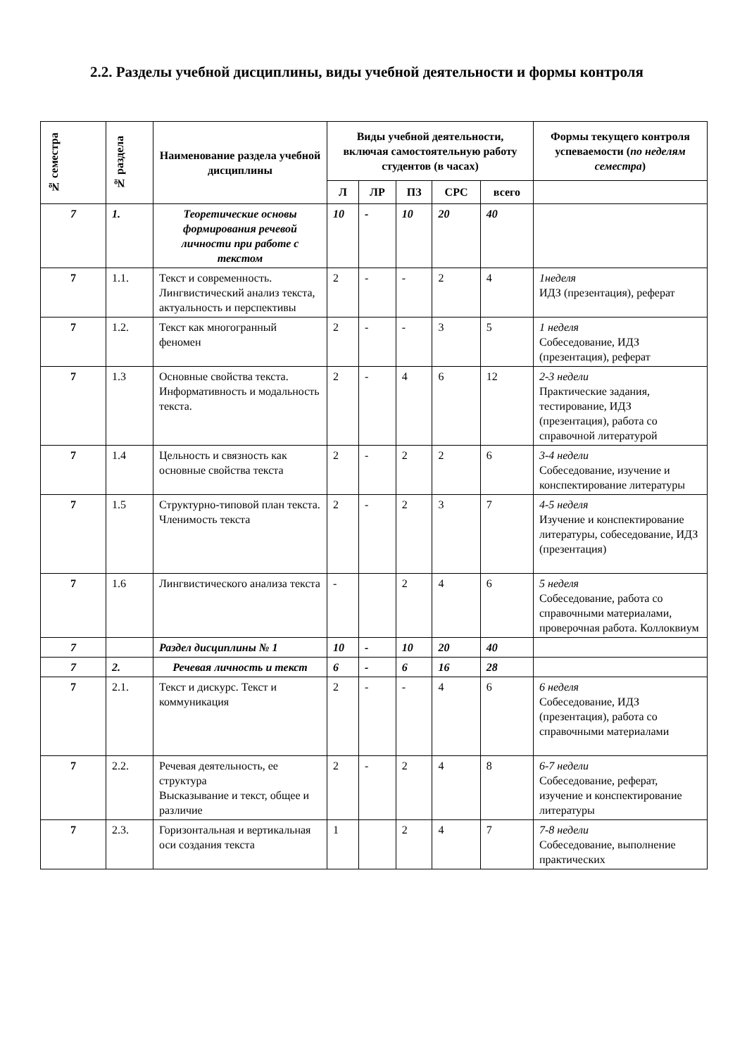2.2. Разделы учебной дисциплины, виды учебной деятельности и формы контроля
| № семестра | № раздела | Наименование раздела учебной дисциплины | Виды учебной деятельности, включая самостоятельную работу студентов (в часах) | | | | | Формы текущего контроля успеваемости ( по неделям семестра ) |
| --- | --- | --- | --- | --- | --- | --- | --- | --- |
| | | | Л | ЛР | ПЗ | СРС | всего | |
| 7 | 1. | Теоретические основы формирования речевой личности при работе с текстом | 10 | - | 10 | 20 | 40 | |
| 7 | 1.1. | Текст и современность. Лингвистический анализ текста, актуальность и перспективы | 2 | - | - | 2 | 4 | 1неделя ИДЗ (презентация), реферат |
| 7 | 1.2. | Текст как многогранный феномен | 2 | - | - | 3 | 5 | 1 неделя Собеседование, ИДЗ (презентация), реферат |
| 7 | 1.3 | Основные свойства текста. Информативность и модальность текста. | 2 | - | 4 | 6 | 12 | 2-3 недели Практические задания, тестирование, ИДЗ (презентация), работа со справочной литературой |
| 7 | 1.4 | Цельность и связность как основные свойства текста | 2 | - | 2 | 2 | 6 | 3-4 недели Собеседование, изучение и конспектирование литературы |
| 7 | 1.5 | Структурно-типовой план текста. Членимость текста | 2 | - | 2 | 3 | 7 | 4-5 неделя Изучение и конспектирование литературы, собеседование, ИДЗ (презентация) |
| 7 | 1.6 | Лингвистического анализа текста | - | | 2 | 4 | 6 | 5 неделя Собеседование, работа со справочными материалами, проверочная работа. Коллоквиум |
| 7 | | Раздел дисциплины № 1 | 10 | - | 10 | 20 | 40 | |
| 7 | 2. | Речевая личность и текст | 6 | - | 6 | 16 | 28 | |
| 7 | 2.1. | Текст и дискурс. Текст и коммуникация | 2 | - | - | 4 | 6 | 6 неделя Собеседование, ИДЗ (презентация), работа со справочными материалами |
| 7 | 2.2. | Речевая деятельность, ее структура Высказывание и текст, общее и различие | 2 | - | 2 | 4 | 8 | 6-7 недели Собеседование, реферат, изучение и конспектирование литературы |
| 7 | 2.3. | Горизонтальная и вертикальная оси создания текста | 1 | | 2 | 4 | 7 | 7-8 недели Собеседование, выполнение практических |